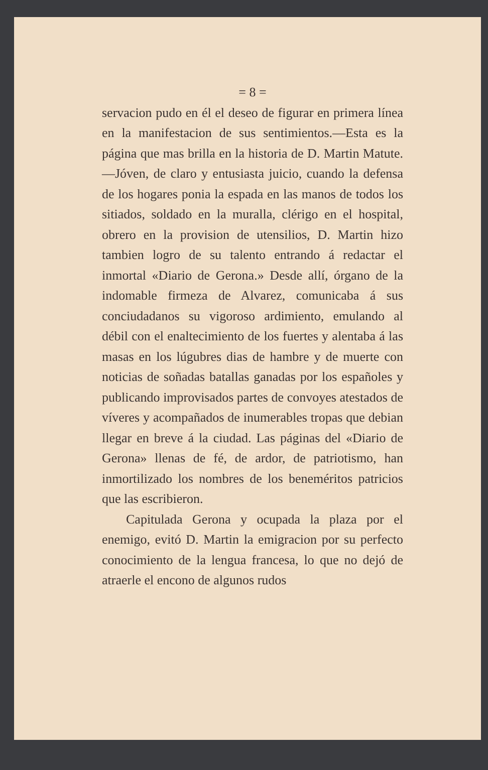= 8 =
servacion pudo en él el deseo de figurar en primera línea en la manifestacion de sus sentimientos.—Esta es la página que mas brilla en la historia de D. Martin Matute.—Jóven, de claro y entusiasta juicio, cuando la defensa de los hogares ponia la espada en las manos de todos los sitiados, soldado en la muralla, clérigo en el hospital, obrero en la provision de utensilios, D. Martin hizo tambien logro de su talento entrando á redactar el inmortal «Diario de Gerona.» Desde allí, órgano de la indomable firmeza de Alvarez, comunicaba á sus conciudadanos su vigoroso ardimiento, emulando al débil con el enaltecimiento de los fuertes y alentaba á las masas en los lúgubres dias de hambre y de muerte con noticias de soñadas batallas ganadas por los españoles y publicando improvisados partes de convoyes atestados de víveres y acompañados de inumerables tropas que debian llegar en breve á la ciudad. Las páginas del «Diario de Gerona» llenas de fé, de ardor, de patriotismo, han inmortilizado los nombres de los beneméritos patricios que las escribieron.
Capitulada Gerona y ocupada la plaza por el enemigo, evitó D. Martin la emigracion por su perfecto conocimiento de la lengua francesa, lo que no dejó de atraerle el encono de algunos rudos